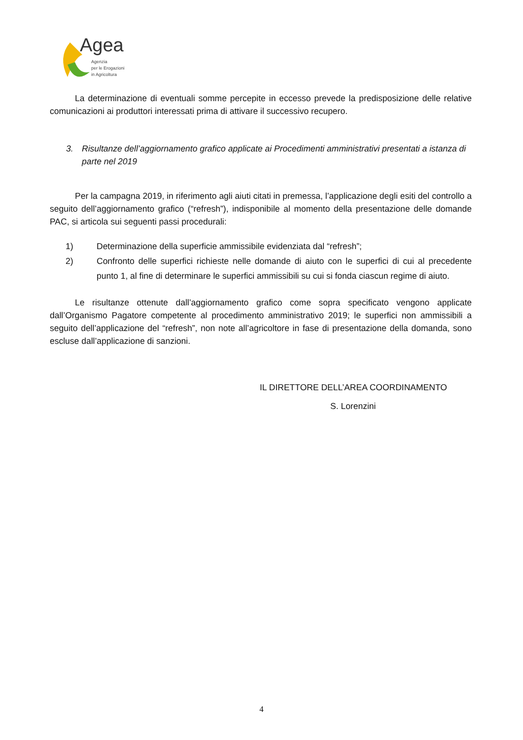Agea
Agenzia
per le Erogazioni
in Agricoltura
La determinazione di eventuali somme percepite in eccesso prevede la predisposizione delle relative comunicazioni ai produttori interessati prima di attivare il successivo recupero.
3. Risultanze dell’aggiornamento grafico applicate ai Procedimenti amministrativi presentati a istanza di parte nel 2019
Per la campagna 2019, in riferimento agli aiuti citati in premessa, l’applicazione degli esiti del controllo a seguito dell’aggiornamento grafico (“refresh”), indisponibile al momento della presentazione delle domande PAC, si articola sui seguenti passi procedurali:
1) Determinazione della superficie ammissibile evidenziata dal “refresh”;
2) Confronto delle superfici richieste nelle domande di aiuto con le superfici di cui al precedente punto 1, al fine di determinare le superfici ammissibili su cui si fonda ciascun regime di aiuto.
Le risultanze ottenute dall’aggiornamento grafico come sopra specificato vengono applicate dall’Organismo Pagatore competente al procedimento amministrativo 2019; le superfici non ammissibili a seguito dell’applicazione del “refresh”, non note all’agricoltore in fase di presentazione della domanda, sono escluse dall’applicazione di sanzioni.
IL DIRETTORE DELL’AREA COORDINAMENTO
S. Lorenzini
4